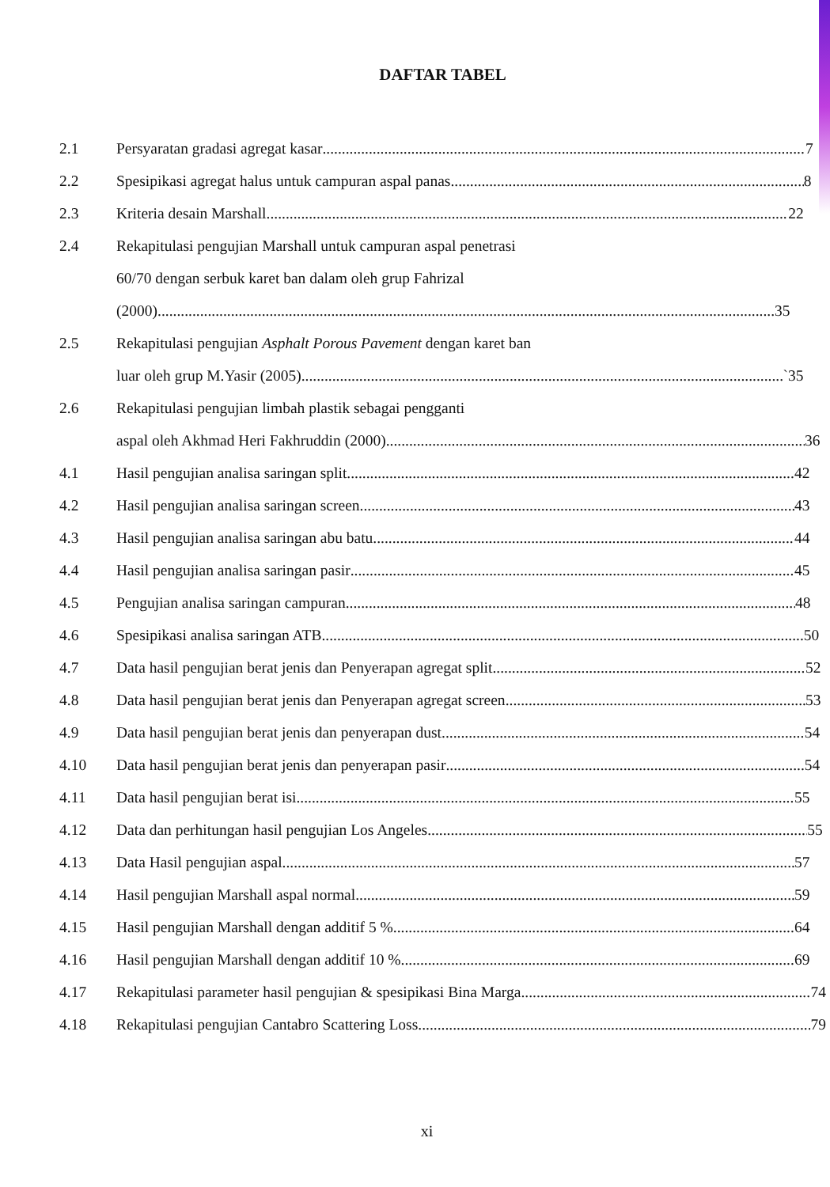DAFTAR TABEL
2.1 Persyaratan gradasi agregat kasar 7
2.2 Spesipikasi agregat halus untuk campuran aspal panas 8
2.3 Kriteria desain Marshall 22
2.4 Rekapitulasi pengujian Marshall untuk campuran aspal penetrasi
60/70 dengan serbuk karet ban dalam oleh grup Fahrizal
(2000) 35
2.5 Rekapitulasi pengujian Asphalt Porous Pavement dengan karet ban
luar oleh grup M.Yasir (2005) `35
2.6 Rekapitulasi pengujian limbah plastik sebagai pengganti
aspal oleh Akhmad Heri Fakhruddin (2000) 36
4.1 Hasil pengujian analisa saringan split 42
4.2 Hasil pengujian analisa saringan screen 43
4.3 Hasil pengujian analisa saringan abu batu 44
4.4 Hasil pengujian analisa saringan pasir 45
4.5 Pengujian analisa saringan campuran 48
4.6 Spesipikasi analisa saringan ATB 50
4.7 Data hasil pengujian berat jenis dan Penyerapan agregat split 52
4.8 Data hasil pengujian berat jenis dan Penyerapan agregat screen 53
4.9 Data hasil pengujian berat jenis dan penyerapan dust 54
4.10 Data hasil pengujian berat jenis dan penyerapan pasir 54
4.11 Data hasil pengujian berat isi 55
4.12 Data dan perhitungan hasil pengujian Los Angeles 55
4.13 Data Hasil pengujian aspal 57
4.14 Hasil pengujian Marshall aspal normal 59
4.15 Hasil pengujian Marshall dengan additif 5 % 64
4.16 Hasil pengujian Marshall dengan additif 10 % 69
4.17 Rekapitulasi parameter hasil pengujian & spesipikasi Bina Marga 74
4.18 Rekapitulasi pengujian Cantabro Scattering Loss 79
xi